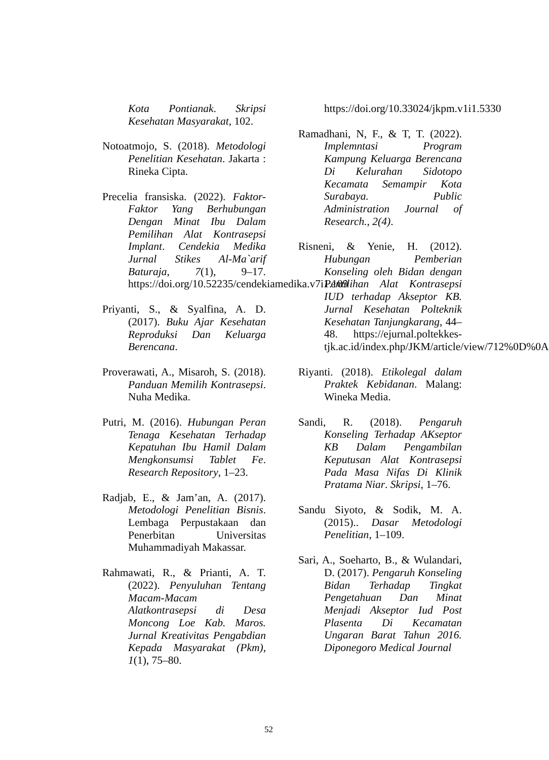Kota Pontianak. Skripsi Kesehatan Masyarakat, 102.
Notoatmojo, S. (2018). Metodologi Penelitian Kesehatan. Jakarta : Rineka Cipta.
Precelia fransiska. (2022). Faktor-Faktor Yang Berhubungan Dengan Minat Ibu Dalam Pemilihan Alat Kontrasepsi Implant. Cendekia Medika Jurnal Stikes Al-Ma`arif Baturaja, 7(1), 9–17. https://doi.org/10.52235/cendekiamedika.v7i1.109
Priyanti, S., & Syalfina, A. D. (2017). Buku Ajar Kesehatan Reproduksi Dan Keluarga Berencana.
Proverawati, A., Misaroh, S. (2018). Panduan Memilih Kontrasepsi. Nuha Medika.
Putri, M. (2016). Hubungan Peran Tenaga Kesehatan Terhadap Kepatuhan Ibu Hamil Dalam Mengkonsumsi Tablet Fe. Research Repository, 1–23.
Radjab, E., & Jam’an, A. (2017). Metodologi Penelitian Bisnis. Lembaga Perpustakaan dan Penerbitan Universitas Muhammadiyah Makassar.
Rahmawati, R., & Prianti, A. T. (2022). Penyuluhan Tentang Macam-Macam Alatkontrasepsi di Desa Moncong Loe Kab. Maros. Jurnal Kreativitas Pengabdian Kepada Masyarakat (Pkm), 1(1), 75–80.
https://doi.org/10.33024/jkpm.v1i1.5330
Ramadhani, N, F., & T, T. (2022). Implemntasi Program Kampung Keluarga Berencana Di Kelurahan Sidotopo Kecamata Semampir Kota Surabaya. Public Administration Journal of Research., 2(4).
Risneni, & Yenie, H. (2012). Hubungan Pemberian Konseling oleh Bidan dengan Pemilihan Alat Kontrasepsi IUD terhadap Akseptor KB. Jurnal Kesehatan Polteknik Kesehatan Tanjungkarang, 44–48. https://ejurnal.poltekkes-tjk.ac.id/index.php/JKM/article/view/712%0D%0A
Riyanti. (2018). Etikolegal dalam Praktek Kebidanan. Malang: Wineka Media.
Sandi, R. (2018). Pengaruh Konseling Terhadap AKseptor KB Dalam Pengambilan Keputusan Alat Kontrasepsi Pada Masa Nifas Di Klinik Pratama Niar. Skripsi, 1–76.
Sandu Siyoto, & Sodik, M. A. (2015).. Dasar Metodologi Penelitian, 1–109.
Sari, A., Soeharto, B., & Wulandari, D. (2017). Pengaruh Konseling Bidan Terhadap Tingkat Pengetahuan Dan Minat Menjadi Akseptor Iud Post Plasenta Di Kecamatan Ungaran Barat Tahun 2016. Diponegoro Medical Journal
52